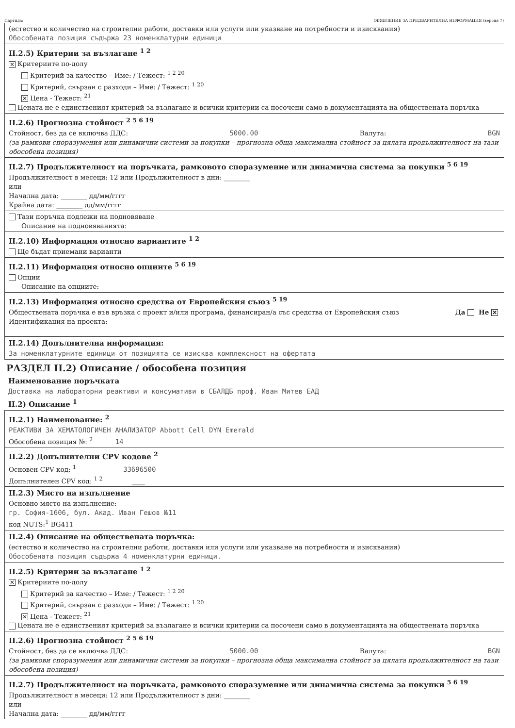Партида: ОБЯВЛЕНИЕ ЗА ПРЕДВАРИТЕЛНА ИНФОРМАЦИЯ (версия 7)
(естество и количество на строителни работи, доставки или услуги или указване на потребности и изисквания)
Обособената позиция съдържа 23 номенклатурни единици
II.2.5) Критерии за възлагане <sup>1 2</sup>
✕ Критериите по-долу
Критерий за качество – Име: / Тежест: <sup>1 2 20</sup>
Критерий, свързан с разходи – Име: / Тежест: <sup>1 20</sup>
✕ Цена - Тежест: <sup>21</sup>
Цената не е единственият критерий за възлагане и всички критерии са посочени само в документацията на обществената поръчка
II.2.6) Прогнозна стойност <sup>2 5 6 19</sup>
Стойност, без да се включва ДДС: 5000.00 Валута: BGN
(за рамкови споразумения или динамични системи за покупки – прогнозна обща максимална стойност за цялата продължителност на тази обособена позиция)
II.2.7) Продължителност на поръчката, рамковото споразумение или динамична система за покупки <sup>5 6 19</sup>
Продължителност в месеци: 12 или Продължителност в дни: ________
или
Начална дата: ________ дд/мм/гггг
Крайна дата: ________ дд/мм/гггг
Тази поръчка подлежи на подновяване
Описание на подновяванията:
II.2.10) Информация относно вариантите <sup>1 2</sup>
Ще бъдат приемани варианти
II.2.11) Информация относно опциите <sup>5 6 19</sup>
Опции
Описание на опциите:
II.2.13) Информация относно средства от Европейския съюз <sup>5 19</sup>
Обществената поръчка е във връзка с проект и/или програма, финансиран/а със средства от Европейския съюз Да Не ✕
Идентификация на проекта:
II.2.14) Допълнителна информация:
За номенклатурните единици от позицията се изисква комплексност на офертата
РАЗДЕЛ II.2) Описание / обособена позиция
Наименование поръчката
Доставка на лабораторни реактиви и консумативи в СБАЛДБ проф. Иван Митев ЕАД
II.2) Описание <sup>1</sup>
II.2.1) Наименование: <sup>2</sup>
РЕАКТИВИ ЗА ХЕМАТОЛОГИЧЕН АНАЛИЗАТОР Abbott Cell DYN Emerald
Обособена позиция №: <sup>2</sup> 14
II.2.2) Допълнителни CPV кодове <sup>2</sup>
Основен CPV код: <sup>1</sup> 33696500
Допълнителен CPV код: <sup>1 2</sup> ____
II.2.3) Място на изпълнение
Основно място на изпълнение:
гр. София-1606, бул. Акад. Иван Гешов №11
код NUTS:<sup>1</sup> BG411
II.2.4) Описание на обществената поръчка:
(естество и количество на строителни работи, доставки или услуги или указване на потребности и изисквания)
Обособената позиция съдържа 4 номенклатурни единици.
II.2.5) Критерии за възлагане <sup>1 2</sup>
✕ Критериите по-долу
Критерий за качество – Име: / Тежест: <sup>1 2 20</sup>
Критерий, свързан с разходи – Име: / Тежест: <sup>1 20</sup>
✕ Цена - Тежест: <sup>21</sup>
Цената не е единственият критерий за възлагане и всички критерии са посочени само в документацията на обществената поръчка
II.2.6) Прогнозна стойност <sup>2 5 6 19</sup>
Стойност, без да се включва ДДС: 5000.00 Валута: BGN
(за рамкови споразумения или динамични системи за покупки – прогнозна обща максимална стойност за цялата продължителност на тази обособена позиция)
II.2.7) Продължителност на поръчката, рамковото споразумение или динамична система за покупки <sup>5 6 19</sup>
Продължителност в месеци: 12 или Продължителност в дни: ________
или
Начална дата: ________ дд/мм/гггг